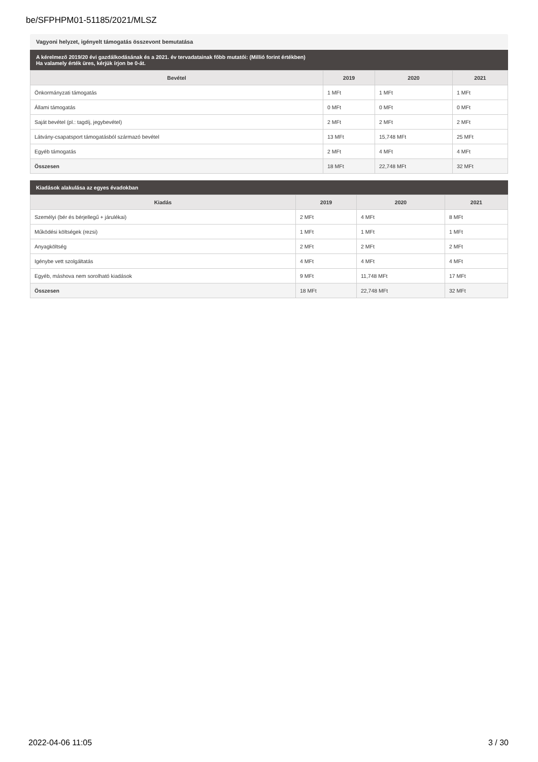be/SFPHPM01-51185/2021/MLSZ
Vagyoni helyzet, igényelt támogatás összevont bemutatása
A kérelmező 2019/20 évi gazdálkodásának és a 2021. év tervadatainak főbb mutatói: (Millió forint értékben)
Ha valamely érték üres, kérjük írjon be 0-át.
| Bevétel | 2019 | 2020 | 2021 |
| --- | --- | --- | --- |
| Önkormányzati támogatás | 1 MFt | 1 MFt | 1 MFt |
| Állami támogatás | 0 MFt | 0 MFt | 0 MFt |
| Saját bevétel (pl.: tagdíj, jegybevétel) | 2 MFt | 2 MFt | 2 MFt |
| Látvány-csapatsport támogatásból származó bevétel | 13 MFt | 15,748 MFt | 25 MFt |
| Egyéb támogatás | 2 MFt | 4 MFt | 4 MFt |
| Összesen | 18 MFt | 22,748 MFt | 32 MFt |
Kiadások alakulása az egyes évadokban
| Kiadás | 2019 | 2020 | 2021 |
| --- | --- | --- | --- |
| Személyi (bér és bérjellegű + járulékai) | 2 MFt | 4 MFt | 8 MFt |
| Működési költségek (rezsi) | 1 MFt | 1 MFt | 1 MFt |
| Anyagköltség | 2 MFt | 2 MFt | 2 MFt |
| Igénybe vett szolgáltatás | 4 MFt | 4 MFt | 4 MFt |
| Egyéb, máshova nem sorolható kiadások | 9 MFt | 11,748 MFt | 17 MFt |
| Összesen | 18 MFt | 22,748 MFt | 32 MFt |
2022-04-06 11:05 3 / 30